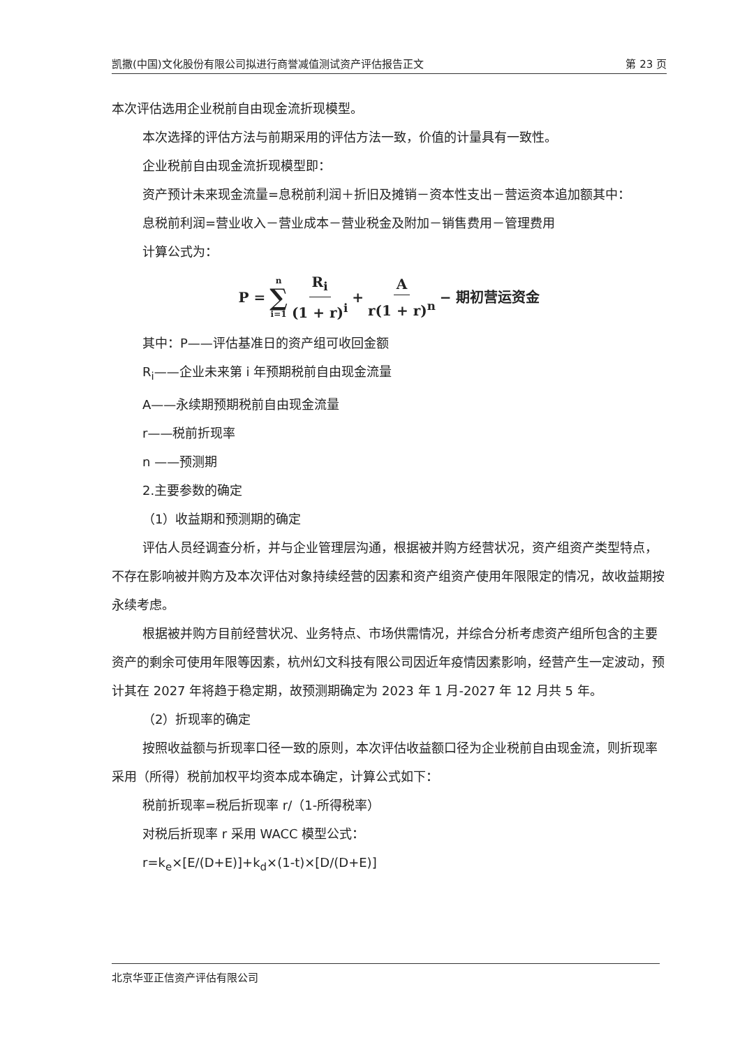凯撒(中国)文化股份有限公司拟进行商誉减值测试资产评估报告正文 第 23 页
本次评估选用企业税前自由现金流折现模型。
本次选择的评估方法与前期采用的评估方法一致，价值的计量具有一致性。
企业税前自由现金流折现模型即：
资产预计未来现金流量=息税前利润＋折旧及摊销－资本性支出－营运资本追加额其中：
息税前利润=营业收入－营业成本－营业税金及附加－销售费用－管理费用
计算公式为：
P = n ∑ i=1 R<sub>i</sub> (1 + r)<sup>i</sup> + A r(1 + r)<sup>n</sup> − 期初营运资金
其中：P——评估基准日的资产组可收回金额
R<sub>i</sub>——企业未来第 i 年预期税前自由现金流量
A——永续期预期税前自由现金流量
r——税前折现率
n ——预测期
2.主要参数的确定
（1）收益期和预测期的确定
评估人员经调查分析，并与企业管理层沟通，根据被并购方经营状况，资产组资产类型特点，不存在影响被并购方及本次评估对象持续经营的因素和资产组资产使用年限限定的情况，故收益期按永续考虑。
根据被并购方目前经营状况、业务特点、市场供需情况，并综合分析考虑资产组所包含的主要资产的剩余可使用年限等因素，杭州幻文科技有限公司因近年疫情因素影响，经营产生一定波动，预计其在 2027 年将趋于稳定期，故预测期确定为 2023 年 1 月-2027 年 12 月共 5 年。
（2）折现率的确定
按照收益额与折现率口径一致的原则，本次评估收益额口径为企业税前自由现金流，则折现率采用（所得）税前加权平均资本成本确定，计算公式如下：
税前折现率=税后折现率 r/（1-所得税率）
对税后折现率 r 采用 WACC 模型公式：
r=k<sub>e</sub>×[E/(D+E)]+k<sub>d</sub>×(1-t)×[D/(D+E)]
北京华亚正信资产评估有限公司